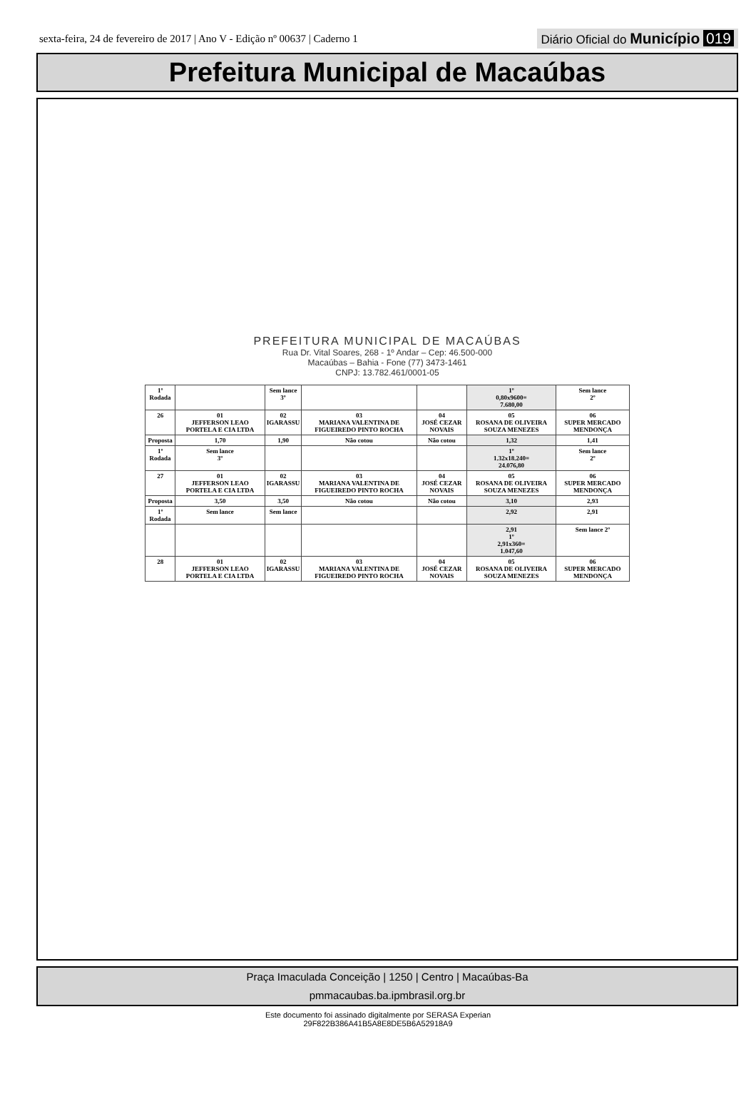sexta-feira, 24 de fevereiro de 2017 | Ano V - Edição nº 00637 | Caderno 1 Diário Oficial do Município 019
Prefeitura Municipal de Macaúbas
PREFEITURA MUNICIPAL DE MACAÚBAS
Rua Dr. Vital Soares, 268 - 1º Andar – Cep: 46.500-000
Macaúbas – Bahia - Fone (77) 3473-1461
CNPJ: 13.782.461/0001-05
| 1º Rodada | | Sem lance 3º | | | 1º 0,80x9600= 7.680,00 | Sem lance 2º |
| 26 | 01 JEFFERSON LEAO PORTELA E CIA LTDA | 02 IGARASSU | 03 MARIANA VALENTINA DE FIGUEIREDO PINTO ROCHA | 04 JOSÉ CEZAR NOVAIS | 05 ROSANA DE OLIVEIRA SOUZA MENEZES | 06 SUPER MERCADO MENDONÇA |
| Proposta | 1,70 | 1,90 | Não cotou | Não cotou | 1,32 | 1,41 |
| 1º Rodada | Sem lance 3º | | | | 1º 1.32x18.240= 24.076,80 | Sem lance 2º |
| 27 | 01 JEFFERSON LEAO PORTELA E CIA LTDA | 02 IGARASSU | 03 MARIANA VALENTINA DE FIGUEIREDO PINTO ROCHA | 04 JOSÉ CEZAR NOVAIS | 05 ROSANA DE OLIVEIRA SOUZA MENEZES | 06 SUPER MERCADO MENDONÇA |
| Proposta | 3,50 | 3,50 | Não cotou | Não cotou | 3,10 | 2,93 |
| 1º Rodada | Sem lance | Sem lance | | | 2,92 | 2,91 |
| | | | | | 2,91 1º 2,91x360= 1.047,60 | Sem lance 2º |
| 28 | 01 JEFFERSON LEAO PORTELA E CIA LTDA | 02 IGARASSU | 03 MARIANA VALENTINA DE FIGUEIREDO PINTO ROCHA | 04 JOSÉ CEZAR NOVAIS | 05 ROSANA DE OLIVEIRA SOUZA MENEZES | 06 SUPER MERCADO MENDONÇA |
Praça Imaculada Conceição | 1250 | Centro | Macaúbas-Ba
pmmacaubas.ba.ipmbrasil.org.br
Este documento foi assinado digitalmente por SERASA Experian
29F822B386A41B5A8E8DE5B6A52918A9